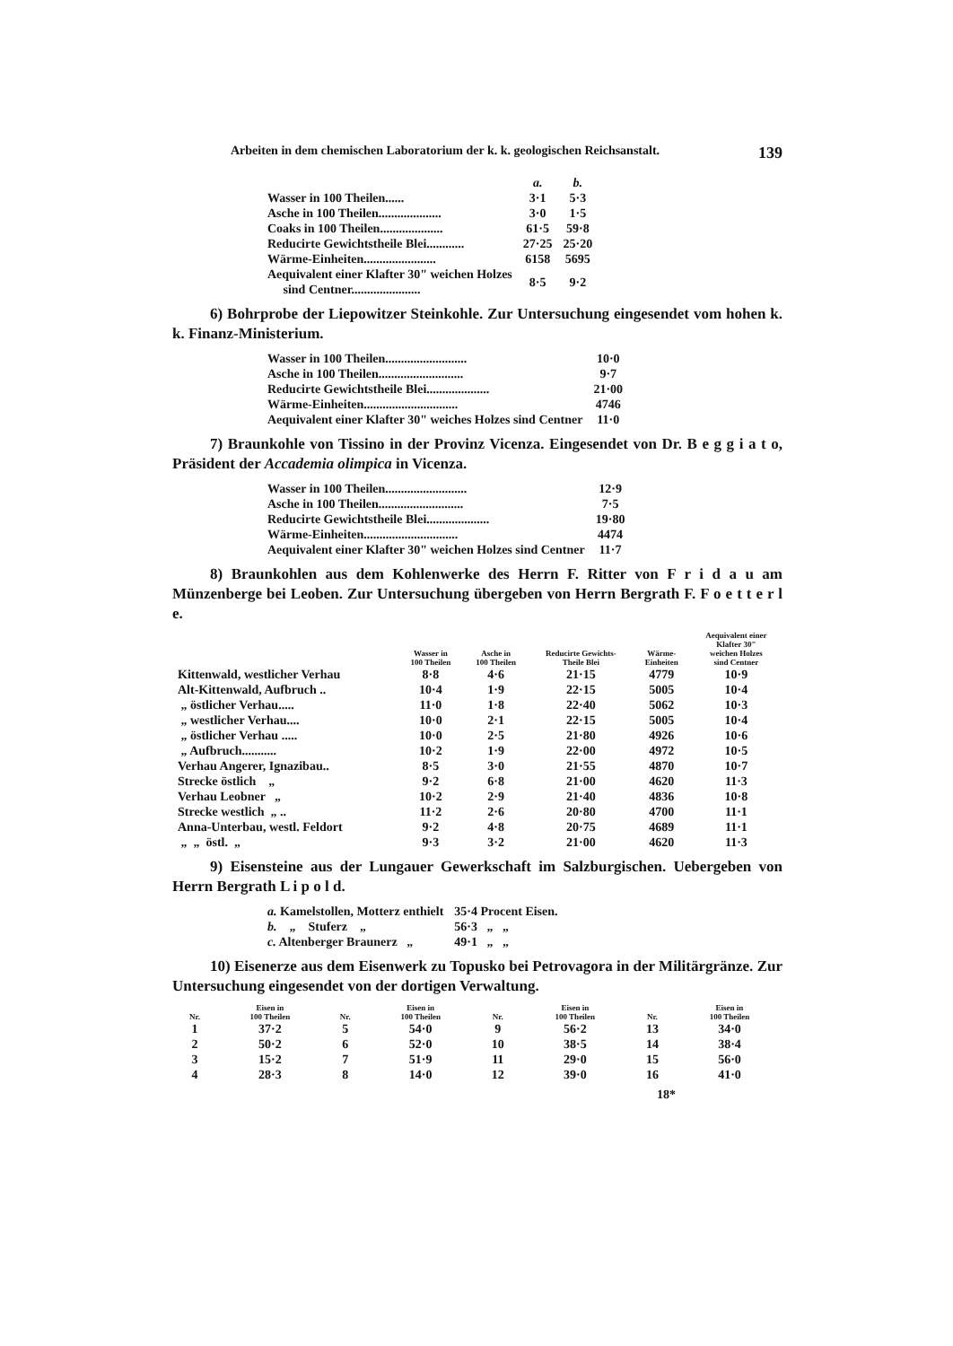Arbeiten in dem chemischen Laboratorium der k. k. geologischen Reichsanstalt. 139
| | a. | b. |
| Wasser in 100 Theilen...... | 3·1 | 5·3 |
| Asche in 100 Theilen.................... | 3·0 | 1·5 |
| Coaks in 100 Theilen.................... | 61·5 | 59·8 |
| Reducirte Gewichtstheile Blei............ | 27·25 | 25·20 |
| Wärme-Einheiten....................... | 6158 | 5695 |
| Aequivalent einer Klafter 30" weichen Holzes sind Centner...................... | 8·5 | 9·2 |
6) Bohrprobe der Liepowitzer Steinkohle. Zur Untersuchung eingesendet vom hohen k. k. Finanz-Ministerium.
| Wasser in 100 Theilen.......................... | 10·0 |
| Asche in 100 Theilen........................... | 9·7 |
| Reducirte Gewichtstheile Blei.................... | 21·00 |
| Wärme-Einheiten.............................. | 4746 |
| Aequivalent einer Klafter 30" weiches Holzes sind Centner | 11·0 |
7) Braunkohle von Tissino in der Provinz Vicenza. Eingesendet von Dr. B e g g i a t o, Präsident der Accademia olimpica in Vicenza.
| Wasser in 100 Theilen.......................... | 12·9 |
| Asche in 100 Theilen........................... | 7·5 |
| Reducirte Gewichtstheile Blei.................... | 19·80 |
| Wärme-Einheiten.............................. | 4474 |
| Aequivalent einer Klafter 30" weichen Holzes sind Centner | 11·7 |
8) Braunkohlen aus dem Kohlenwerke des Herrn F. Ritter von F r i d a u am Münzenberge bei Leoben. Zur Untersuchung übergeben von Herrn Bergrath F. F o e t t e r l e.
| | Wasser in 100 Theilen | Asche in 100 Theilen | Reducirte Gewichts- Theile Blei | Wärme- Einheiten | Aequivalent einer Klafter 30" weichen Holzes sind Centner |
| --- | --- | --- | --- | --- | --- |
| Kittenwald, westlicher Verhau | 8·8 | 4·6 | 21·15 | 4779 | 10·9 |
| Alt-Kittenwald, Aufbruch .. | 10·4 | 1·9 | 22·15 | 5005 | 10·4 |
| „ östlicher Verhau..... | 11·0 | 1·8 | 22·40 | 5062 | 10·3 |
| „ westlicher Verhau.... | 10·0 | 2·1 | 22·15 | 5005 | 10·4 |
| „ östlicher Verhau ..... | 10·0 | 2·5 | 21·80 | 4926 | 10·6 |
| „ Aufbruch........... | 10·2 | 1·9 | 22·00 | 4972 | 10·5 |
| Verhau Angerer, Ignazibau.. | 8·5 | 3·0 | 21·55 | 4870 | 10·7 |
| Strecke östlich „ | 9·2 | 6·8 | 21·00 | 4620 | 11·3 |
| Verhau Leobner „ | 10·2 | 2·9 | 21·40 | 4836 | 10·8 |
| Strecke westlich „ .. | 11·2 | 2·6 | 20·80 | 4700 | 11·1 |
| Anna-Unterbau, westl. Feldort | 9·2 | 4·8 | 20·75 | 4689 | 11·1 |
| „ „ östl. „ | 9·3 | 3·2 | 21·00 | 4620 | 11·3 |
9) Eisensteine aus der Lungauer Gewerkschaft im Salzburgischen. Uebergeben von Herrn Bergrath L i p o l d.
| a. Kamelstollen, Motterz enthielt | 35·4 Procent Eisen. |
| b. „ Stuferz „ | 56·3 „ „ |
| c. Altenberger Braunerz „ | 49·1 „ „ |
10) Eisenerze aus dem Eisenwerk zu Topusko bei Petrovagora in der Militärgränze. Zur Untersuchung eingesendet von der dortigen Verwaltung.
| Nr. | Eisen in 100 Theilen | Nr. | Eisen in 100 Theilen | Nr. | Eisen in 100 Theilen | Nr. | Eisen in 100 Theilen |
| --- | --- | --- | --- | --- | --- | --- | --- |
| 1 | 37·2 | 5 | 54·0 | 9 | 56·2 | 13 | 34·0 |
| 2 | 50·2 | 6 | 52·0 | 10 | 38·5 | 14 | 38·4 |
| 3 | 15·2 | 7 | 51·9 | 11 | 29·0 | 15 | 56·0 |
| 4 | 28·3 | 8 | 14·0 | 12 | 39·0 | 16 | 41·0 |
18*